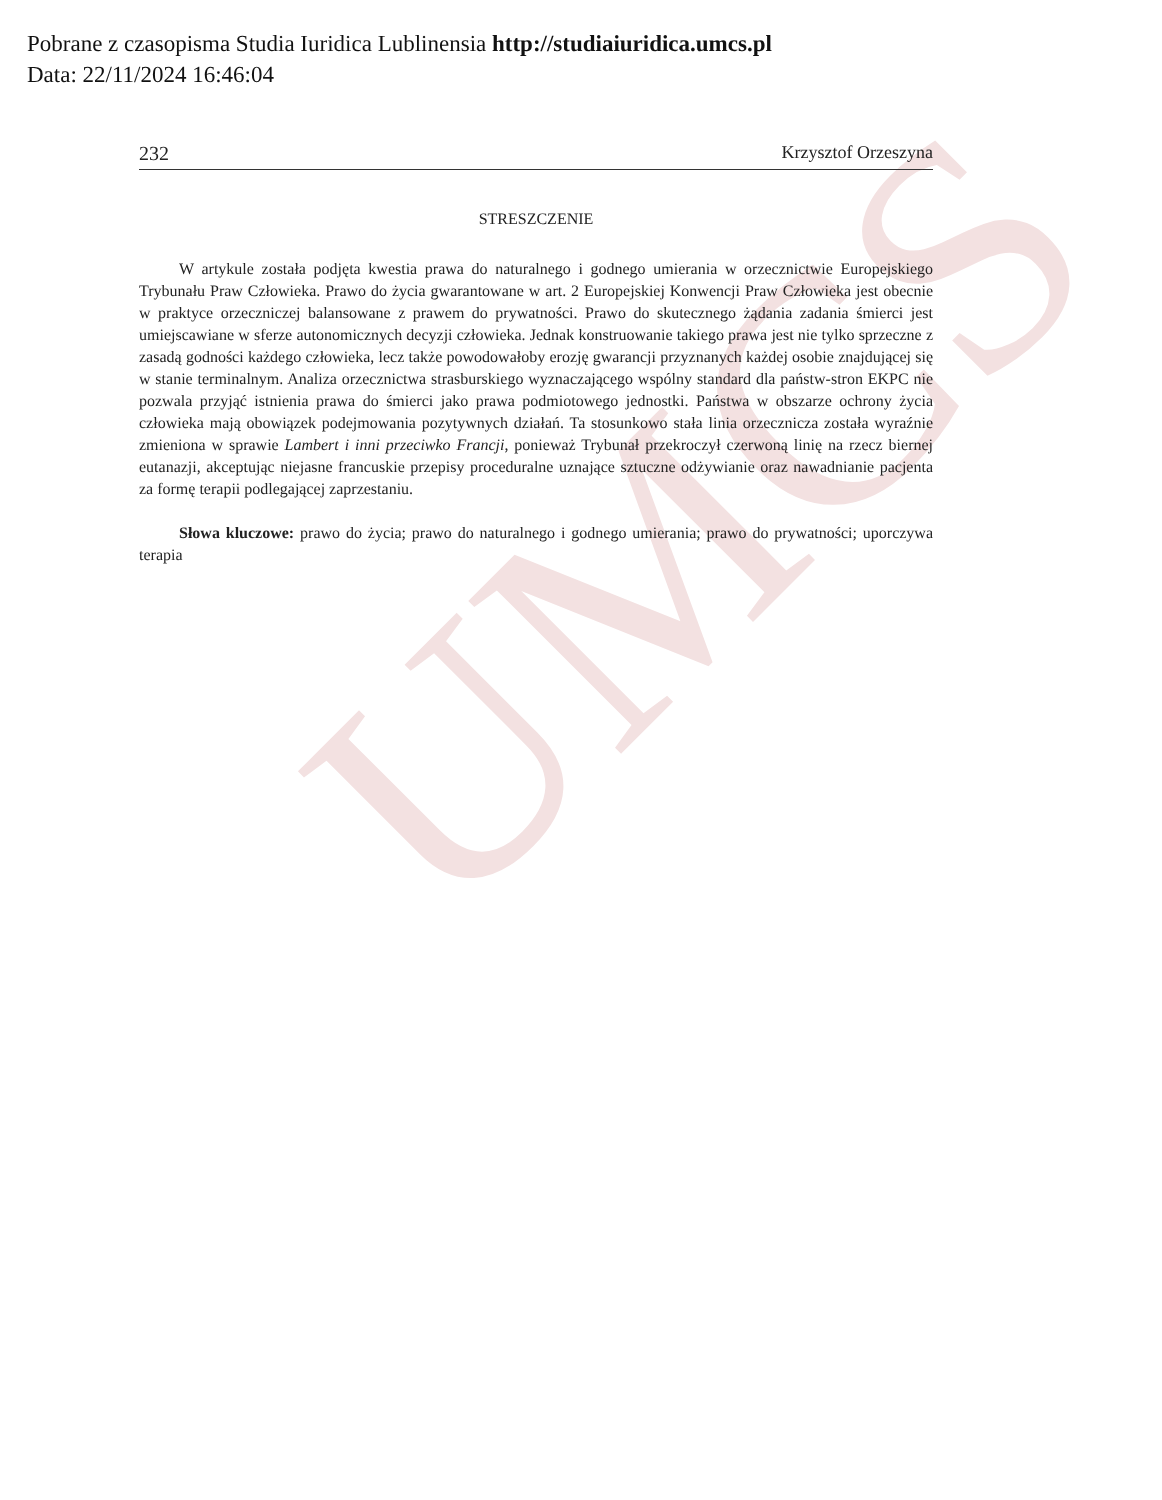UMCS
Pobrane z czasopisma Studia Iuridica Lublinensia http://studiaiuridica.umcs.pl
Data: 22/11/2024 16:46:04
232 Krzysztof Orzeszyna
STRESZCZENIE
W artykule została podjęta kwestia prawa do naturalnego i godnego umierania w orzecznictwie Europejskiego Trybunału Praw Człowieka. Prawo do życia gwarantowane w art. 2 Europejskiej Konwencji Praw Człowieka jest obecnie w praktyce orzeczniczej balansowane z prawem do prywatności. Prawo do skutecznego żądania zadania śmierci jest umiejscawiane w sferze autonomicznych decyzji człowieka. Jednak konstruowanie takiego prawa jest nie tylko sprzeczne z zasadą godności każdego człowieka, lecz także powodowałoby erozję gwarancji przyznanych każdej osobie znajdującej się w stanie terminalnym. Analiza orzecznictwa strasburskiego wyznaczającego wspólny standard dla państw-stron EKPC nie pozwala przyjąć istnienia prawa do śmierci jako prawa podmiotowego jednostki. Państwa w obszarze ochrony życia człowieka mają obowiązek podejmowania pozytywnych działań. Ta stosunkowo stała linia orzecznicza została wyraźnie zmieniona w sprawie Lambert i inni przeciwko Francji, ponieważ Trybunał przekroczył czerwoną linię na rzecz biernej eutanazji, akceptując niejasne francuskie przepisy proceduralne uznające sztuczne odżywianie oraz nawadnianie pacjenta za formę terapii podlegającej zaprzestaniu.
Słowa kluczowe: prawo do życia; prawo do naturalnego i godnego umierania; prawo do prywatności; uporczywa terapia